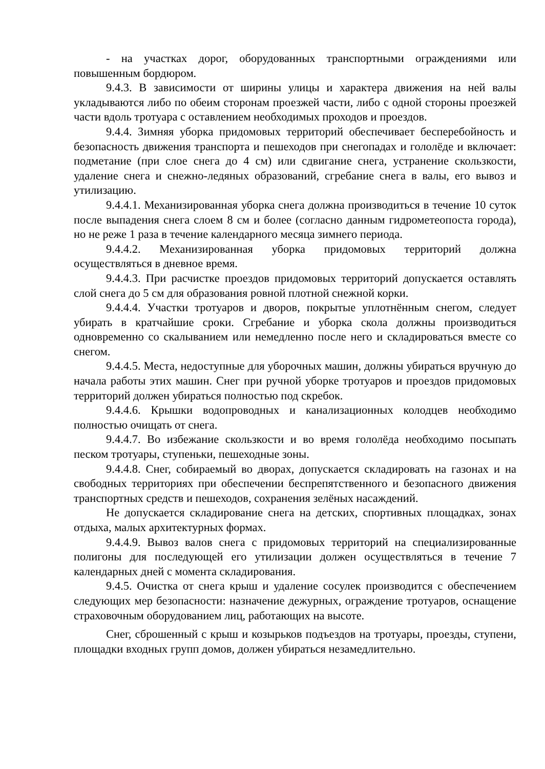- на участках дорог, оборудованных транспортными ограждениями или повышенным бордюром.
9.4.3. В зависимости от ширины улицы и характера движения на ней валы укладываются либо по обеим сторонам проезжей части, либо с одной стороны проезжей части вдоль тротуара с оставлением необходимых проходов и проездов.
9.4.4. Зимняя уборка придомовых территорий обеспечивает бесперебойность и безопасность движения транспорта и пешеходов при снегопадах и гололёде и включает: подметание (при слое снега до 4 см) или сдвигание снега, устранение скользкости, удаление снега и снежно-ледяных образований, сгребание снега в валы, его вывоз и утилизацию.
9.4.4.1. Механизированная уборка снега должна производиться в течение 10 суток после выпадения снега слоем 8 см и более (согласно данным гидрометеопоста города), но не реже 1 раза в течение календарного месяца зимнего периода.
9.4.4.2. Механизированная уборка придомовых территорий должна осуществляться в дневное время.
9.4.4.3. При расчистке проездов придомовых территорий допускается оставлять слой снега до 5 см для образования ровной плотной снежной корки.
9.4.4.4. Участки тротуаров и дворов, покрытые уплотнённым снегом, следует убирать в кратчайшие сроки. Сгребание и уборка скола должны производиться одновременно со скалыванием или немедленно после него и складироваться вместе со снегом.
9.4.4.5. Места, недоступные для уборочных машин, должны убираться вручную до начала работы этих машин. Снег при ручной уборке тротуаров и проездов придомовых территорий должен убираться полностью под скребок.
9.4.4.6. Крышки водопроводных и канализационных колодцев необходимо полностью очищать от снега.
9.4.4.7. Во избежание скользкости и во время гололёда необходимо посыпать песком тротуары, ступеньки, пешеходные зоны.
9.4.4.8. Снег, собираемый во дворах, допускается складировать на газонах и на свободных территориях при обеспечении беспрепятственного и безопасного движения транспортных средств и пешеходов, сохранения зелёных насаждений.
Не допускается складирование снега на детских, спортивных площадках, зонах отдыха, малых архитектурных формах.
9.4.4.9. Вывоз валов снега с придомовых территорий на специализированные полигоны для последующей его утилизации должен осуществляться в течение 7 календарных дней с момента складирования.
9.4.5. Очистка от снега крыш и удаление сосулек производится с обеспечением следующих мер безопасности: назначение дежурных, ограждение тротуаров, оснащение страховочным оборудованием лиц, работающих на высоте.
Снег, сброшенный с крыш и козырьков подъездов на тротуары, проезды, ступени, площадки входных групп домов, должен убираться незамедлительно.